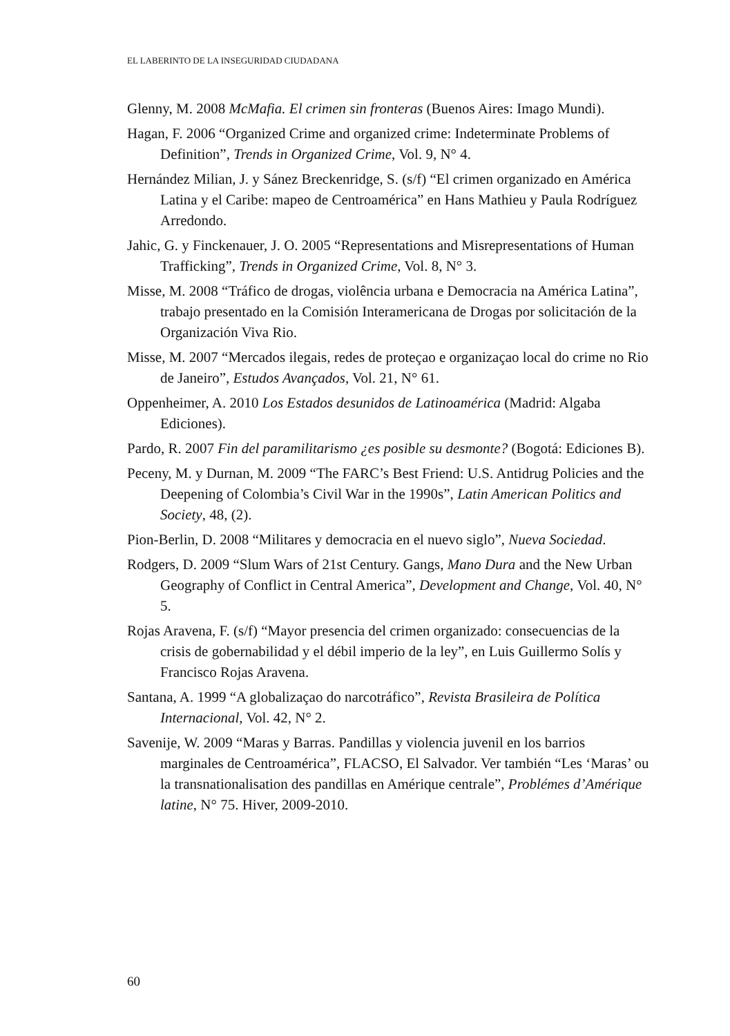EL LABERINTO DE LA INSEGURIDAD CIUDADANA
Glenny, M. 2008 McMafia. El crimen sin fronteras (Buenos Aires: Imago Mundi).
Hagan, F. 2006 “Organized Crime and organized crime: Indeterminate Problems of Definition”, Trends in Organized Crime, Vol. 9, N° 4.
Hernández Milian, J. y Sánez Breckenridge, S. (s/f) “El crimen organizado en América Latina y el Caribe: mapeo de Centroamérica” en Hans Mathieu y Paula Rodríguez Arredondo.
Jahic, G. y Finckenauer, J. O. 2005 “Representations and Misrepresentations of Human Trafficking”, Trends in Organized Crime, Vol. 8, N° 3.
Misse, M. 2008 “Tráfico de drogas, violência urbana e Democracia na América Latina”, trabajo presentado en la Comisión Interamericana de Drogas por solicitación de la Organización Viva Rio.
Misse, M. 2007 “Mercados ilegais, redes de proteçao e organizaçao local do crime no Rio de Janeiro”, Estudos Avançados, Vol. 21, N° 61.
Oppenheimer, A. 2010 Los Estados desunidos de Latinoamérica (Madrid: Algaba Ediciones).
Pardo, R. 2007 Fin del paramilitarismo ¿es posible su desmonte? (Bogotá: Ediciones B).
Peceny, M. y Durnan, M. 2009 “The FARC’s Best Friend: U.S. Antidrug Policies and the Deepening of Colombia’s Civil War in the 1990s”, Latin American Politics and Society, 48, (2).
Pion-Berlin, D. 2008 “Militares y democracia en el nuevo siglo”, Nueva Sociedad.
Rodgers, D. 2009 “Slum Wars of 21st Century. Gangs, Mano Dura and the New Urban Geography of Conflict in Central America”, Development and Change, Vol. 40, N° 5.
Rojas Aravena, F. (s/f) “Mayor presencia del crimen organizado: consecuencias de la crisis de gobernabilidad y el débil imperio de la ley”, en Luis Guillermo Solís y Francisco Rojas Aravena.
Santana, A. 1999 “A globalizaçao do narcotráfico”, Revista Brasileira de Política Internacional, Vol. 42, N° 2.
Savenije, W. 2009 “Maras y Barras. Pandillas y violencia juvenil en los barrios marginales de Centroamérica”, FLACSO, El Salvador. Ver también “Les ‘Maras’ ou la transnationalisation des pandillas en Amérique centrale”, Problémes d’Amérique latine, N° 75. Hiver, 2009-2010.
60